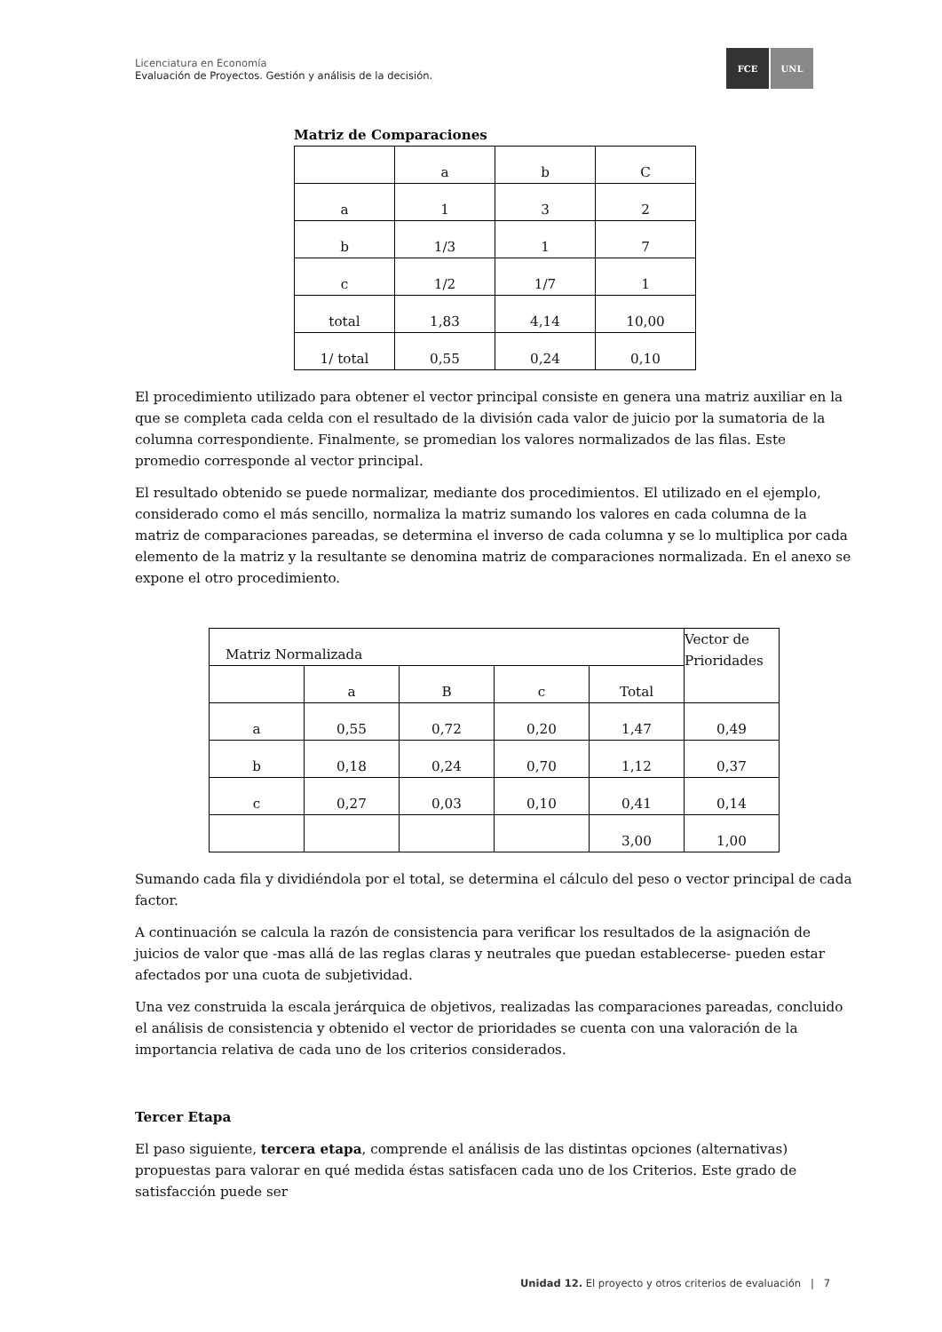Licenciatura en Economía
Evaluación de Proyectos. Gestión y análisis de la decisión.
FCE UNL
Matriz de Comparaciones
| | a | b | C |
| a | 1 | 3 | 2 |
| b | 1/3 | 1 | 7 |
| c | 1/2 | 1/7 | 1 |
| total | 1,83 | 4,14 | 10,00 |
| 1/ total | 0,55 | 0,24 | 0,10 |
El procedimiento utilizado para obtener el vector principal consiste en genera una matriz auxiliar en la que se completa cada celda con el resultado de la división cada valor de juicio por la sumatoria de la columna correspondiente. Finalmente, se promedian los valores normalizados de las filas. Este promedio corresponde al vector principal.
El resultado obtenido se puede normalizar, mediante dos procedimientos. El utilizado en el ejemplo, considerado como el más sencillo, normaliza la matriz sumando los valores en cada columna de la matriz de comparaciones pareadas, se determina el inverso de cada columna y se lo multiplica por cada elemento de la matriz y la resultante se denomina matriz de comparaciones normalizada. En el anexo se expone el otro procedimiento.
| Matriz Normalizada | | | | | Vector de Prioridades |
| | a | B | c | Total | |
| a | 0,55 | 0,72 | 0,20 | 1,47 | 0,49 |
| b | 0,18 | 0,24 | 0,70 | 1,12 | 0,37 |
| c | 0,27 | 0,03 | 0,10 | 0,41 | 0,14 |
| | | | | 3,00 | 1,00 |
Sumando cada fila y dividiéndola por el total, se determina el cálculo del peso o vector principal de cada factor.
A continuación se calcula la razón de consistencia para verificar los resultados de la asignación de juicios de valor que -mas allá de las reglas claras y neutrales que puedan establecerse- pueden estar afectados por una cuota de subjetividad.
Una vez construida la escala jerárquica de objetivos, realizadas las comparaciones pareadas, concluido el análisis de consistencia y obtenido el vector de prioridades se cuenta con una valoración de la importancia relativa de cada uno de los criterios considerados.
Tercer Etapa
El paso siguiente, tercera etapa, comprende el análisis de las distintas opciones (alternativas) propuestas para valorar en qué medida éstas satisfacen cada uno de los Criterios. Este grado de satisfacción puede ser
Unidad 12. El proyecto y otros criterios de evaluación | 7